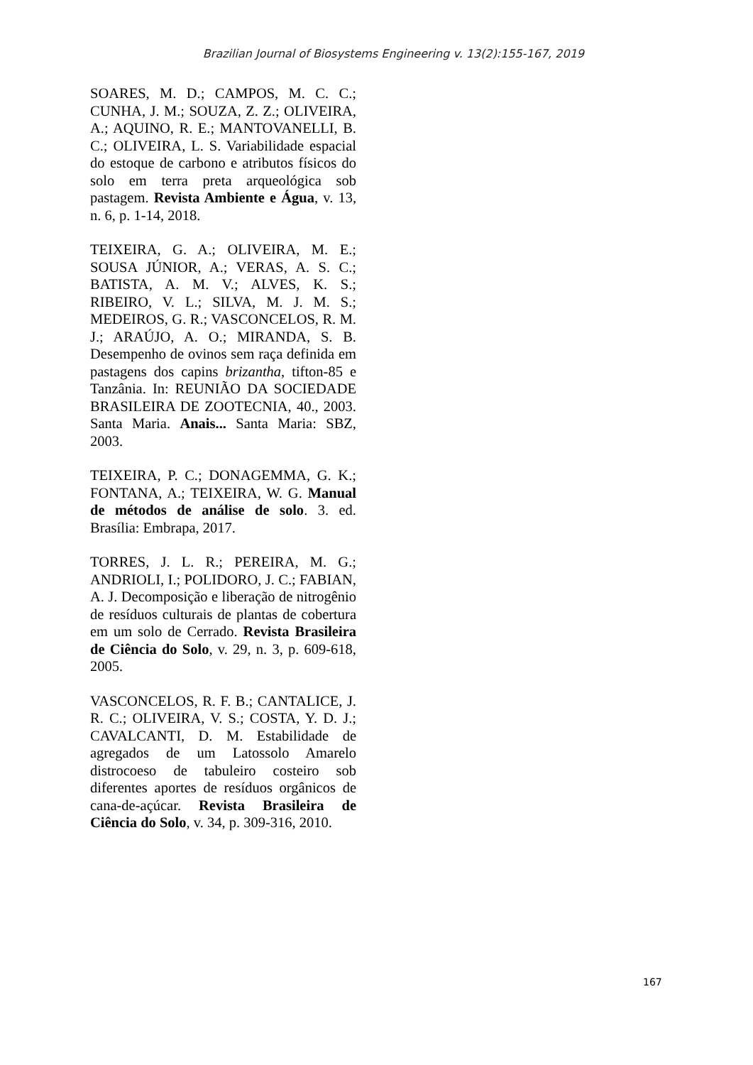Brazilian Journal of Biosystems Engineering v. 13(2):155-167, 2019
SOARES, M. D.; CAMPOS, M. C. C.; CUNHA, J. M.; SOUZA, Z. Z.; OLIVEIRA, A.; AQUINO, R. E.; MANTOVANELLI, B. C.; OLIVEIRA, L. S. Variabilidade espacial do estoque de carbono e atributos físicos do solo em terra preta arqueológica sob pastagem. Revista Ambiente e Água, v. 13, n. 6, p. 1-14, 2018.
TEIXEIRA, G. A.; OLIVEIRA, M. E.; SOUSA JÚNIOR, A.; VERAS, A. S. C.; BATISTA, A. M. V.; ALVES, K. S.; RIBEIRO, V. L.; SILVA, M. J. M. S.; MEDEIROS, G. R.; VASCONCELOS, R. M. J.; ARAÚJO, A. O.; MIRANDA, S. B. Desempenho de ovinos sem raça definida em pastagens dos capins brizantha, tifton-85 e Tanzânia. In: REUNIÃO DA SOCIEDADE BRASILEIRA DE ZOOTECNIA, 40., 2003. Santa Maria. Anais... Santa Maria: SBZ, 2003.
TEIXEIRA, P. C.; DONAGEMMA, G. K.; FONTANA, A.; TEIXEIRA, W. G. Manual de métodos de análise de solo. 3. ed. Brasília: Embrapa, 2017.
TORRES, J. L. R.; PEREIRA, M. G.; ANDRIOLI, I.; POLIDORO, J. C.; FABIAN, A. J. Decomposição e liberação de nitrogênio de resíduos culturais de plantas de cobertura em um solo de Cerrado. Revista Brasileira de Ciência do Solo, v. 29, n. 3, p. 609-618, 2005.
VASCONCELOS, R. F. B.; CANTALICE, J. R. C.; OLIVEIRA, V. S.; COSTA, Y. D. J.; CAVALCANTI, D. M. Estabilidade de agregados de um Latossolo Amarelo distrocoeso de tabuleiro costeiro sob diferentes aportes de resíduos orgânicos de cana-de-açúcar. Revista Brasileira de Ciência do Solo, v. 34, p. 309-316, 2010.
167